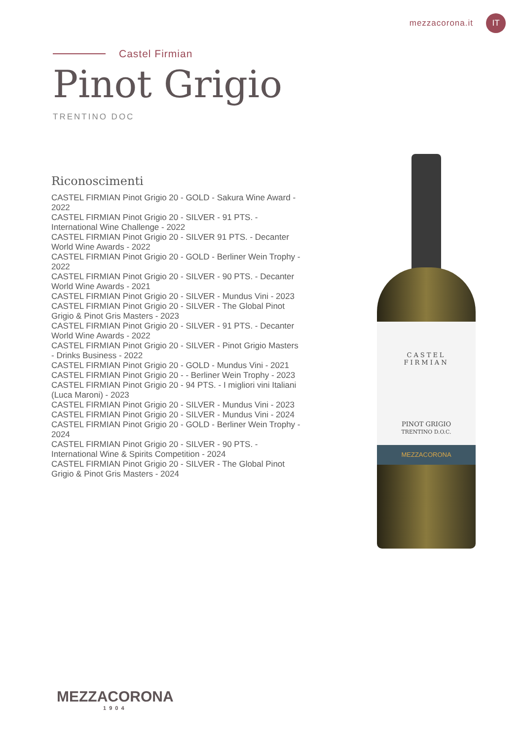mezzacorona.it IT
Castel Firmian
Pinot Grigio
TRENTINO DOC
Riconoscimenti
CASTEL FIRMIAN Pinot Grigio 20 - GOLD - Sakura Wine Award - 2022
CASTEL FIRMIAN Pinot Grigio 20 - SILVER - 91 PTS. - International Wine Challenge - 2022
CASTEL FIRMIAN Pinot Grigio 20 - SILVER 91 PTS. - Decanter World Wine Awards - 2022
CASTEL FIRMIAN Pinot Grigio 20 - GOLD - Berliner Wein Trophy - 2022
CASTEL FIRMIAN Pinot Grigio 20 - SILVER - 90 PTS. - Decanter World Wine Awards - 2021
CASTEL FIRMIAN Pinot Grigio 20 - SILVER - Mundus Vini - 2023
CASTEL FIRMIAN Pinot Grigio 20 - SILVER - The Global Pinot Grigio & Pinot Gris Masters - 2023
CASTEL FIRMIAN Pinot Grigio 20 - SILVER - 91 PTS. - Decanter World Wine Awards - 2022
CASTEL FIRMIAN Pinot Grigio 20 - SILVER - Pinot Grigio Masters - Drinks Business - 2022
CASTEL FIRMIAN Pinot Grigio 20 - GOLD - Mundus Vini - 2021
CASTEL FIRMIAN Pinot Grigio 20 - - Berliner Wein Trophy - 2023
CASTEL FIRMIAN Pinot Grigio 20 - 94 PTS. - I migliori vini Italiani (Luca Maroni) - 2023
CASTEL FIRMIAN Pinot Grigio 20 - SILVER - Mundus Vini - 2023
CASTEL FIRMIAN Pinot Grigio 20 - SILVER - Mundus Vini - 2024
CASTEL FIRMIAN Pinot Grigio 20 - GOLD - Berliner Wein Trophy - 2024
CASTEL FIRMIAN Pinot Grigio 20 - SILVER - 90 PTS. - International Wine & Spirits Competition - 2024
CASTEL FIRMIAN Pinot Grigio 20 - SILVER - The Global Pinot Grigio & Pinot Gris Masters - 2024
CASTEL
FIRMIAN
PINOT GRIGIO
TRENTINO D.O.C.
MEZZACORONA
MEZZACORONA
1904